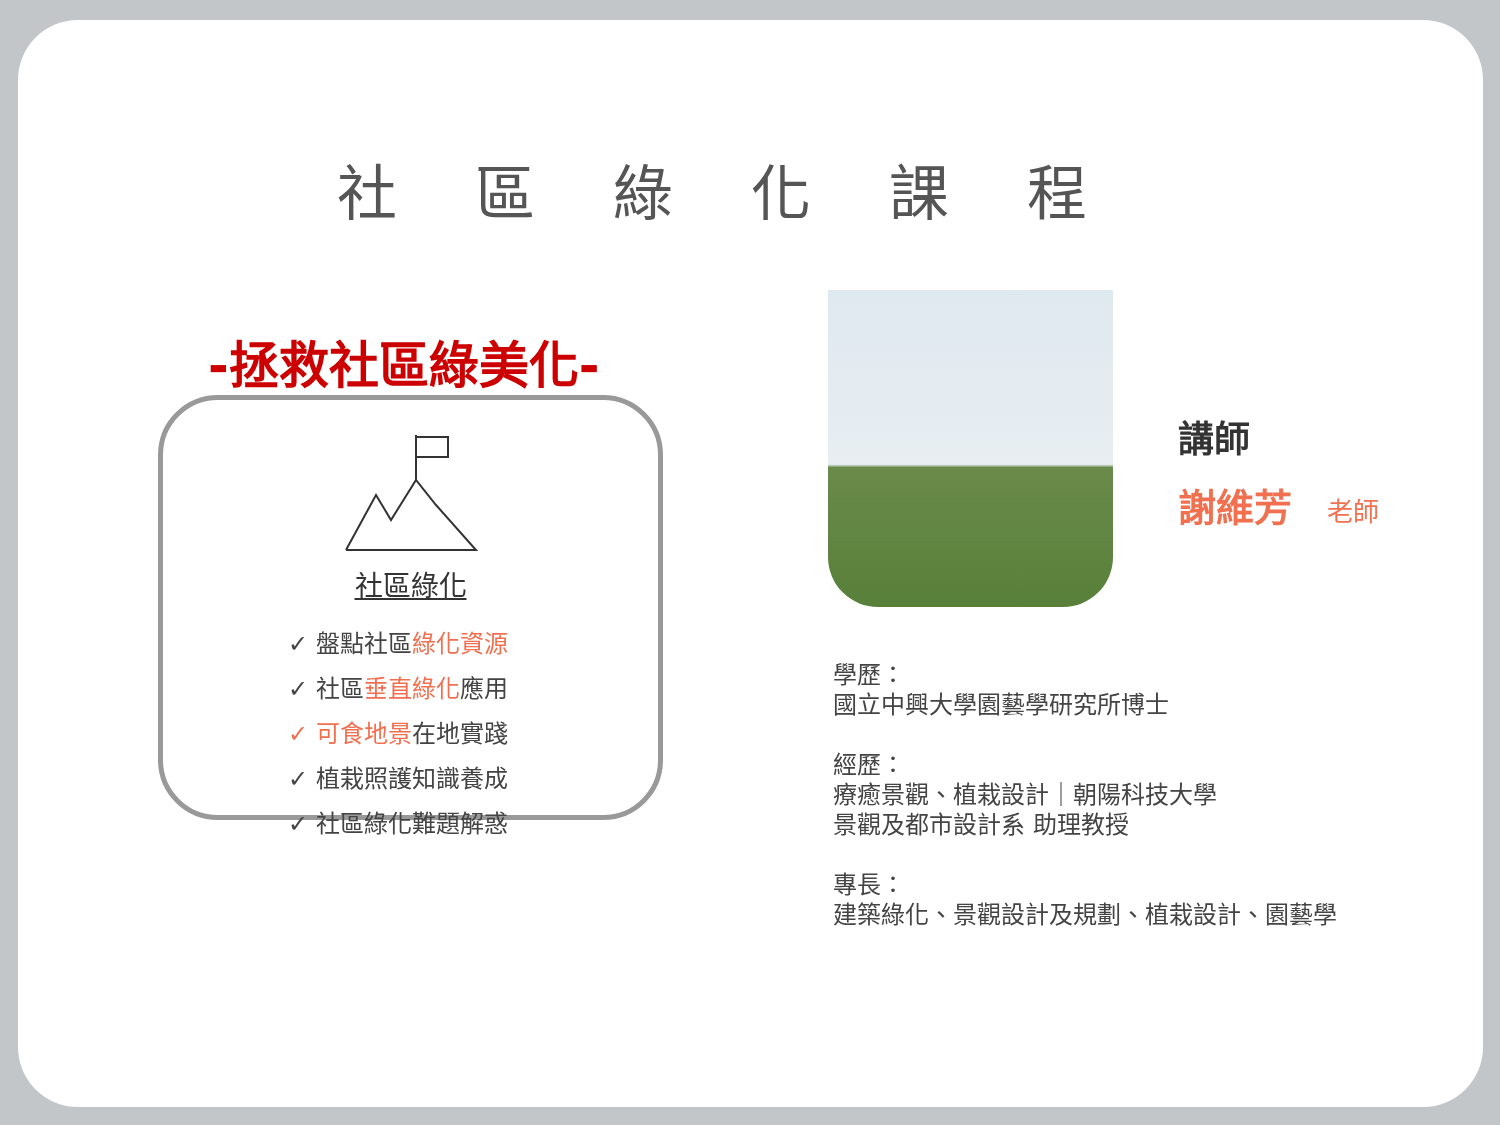社區綠化課程
-拯救社區綠美化-
社區綠化
✓ 盤點社區綠化資源
✓ 社區垂直綠化應用
✓ 可食地景在地實踐
✓ 植栽照護知識養成
✓ 社區綠化難題解惑
講師
謝維芳 老師
學歷：
國立中興大學園藝學研究所博士
經歷：
療癒景觀、植栽設計｜朝陽科技大學
景觀及都市設計系 助理教授
專長：
建築綠化、景觀設計及規劃、植栽設計、園藝學